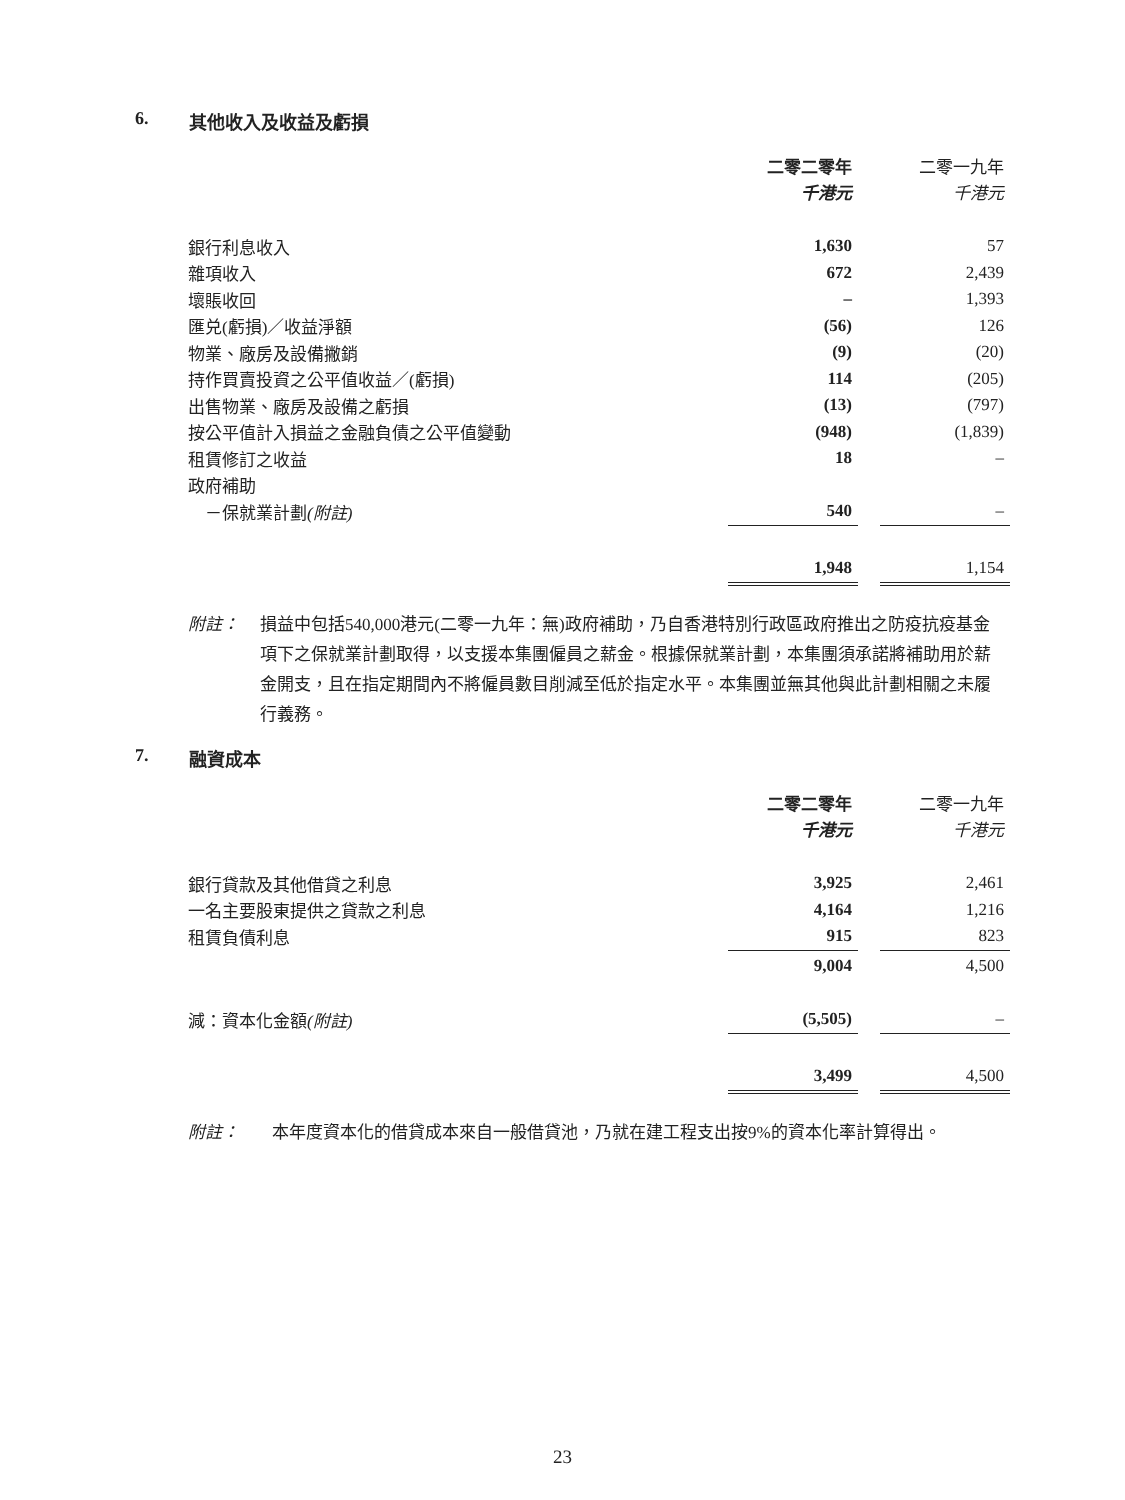6. 其他收入及收益及虧損
| | 二零二零年 | | 二零一九年 |
| | 千港元 | | 千港元 |
| 銀行利息收入 | 1,630 | | 57 |
| 雜項收入 | 672 | | 2,439 |
| 壞賬收回 | – | | 1,393 |
| 匯兑(虧損)／收益淨額 | (56) | | 126 |
| 物業、廠房及設備撇銷 | (9) | | (20) |
| 持作買賣投資之公平值收益／(虧損) | 114 | | (205) |
| 出售物業、廠房及設備之虧損 | (13) | | (797) |
| 按公平值計入損益之金融負債之公平值變動 | (948) | | (1,839) |
| 租賃修訂之收益 | 18 | | – |
| 政府補助 | | | |
| －保就業計劃 (附註) | 540 | | – |
| | 1,948 | | 1,154 |
附註： 損益中包括540,000港元(二零一九年：無)政府補助，乃自香港特別行政區政府推出之防疫抗疫基金項下之保就業計劃取得，以支援本集團僱員之薪金。根據保就業計劃，本集團須承諾將補助用於薪金開支，且在指定期間內不將僱員數目削減至低於指定水平。本集團並無其他與此計劃相關之未履行義務。
7. 融資成本
| | 二零二零年 | | 二零一九年 |
| | 千港元 | | 千港元 |
| 銀行貸款及其他借貸之利息 | 3,925 | | 2,461 |
| 一名主要股東提供之貸款之利息 | 4,164 | | 1,216 |
| 租賃負債利息 | 915 | | 823 |
| | 9,004 | | 4,500 |
| 減：資本化金額 (附註) | (5,505) | | – |
| | 3,499 | | 4,500 |
附註： 本年度資本化的借貸成本來自一般借貸池，乃就在建工程支出按9%的資本化率計算得出。
23